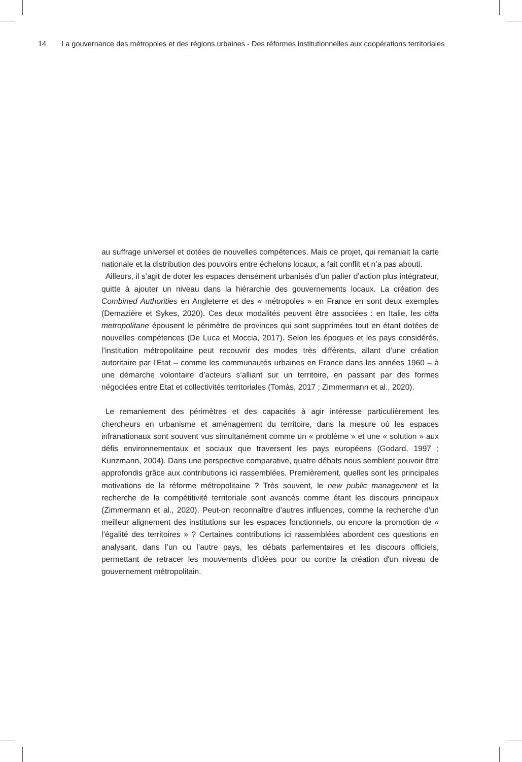14 La gouvernance des métropoles et des régions urbaines - Des réformes institutionnelles aux coopérations territoriales
au suffrage universel et dotées de nouvelles compétences. Mais ce projet, qui remaniait la carte nationale et la distribution des pouvoirs entre échelons locaux, a fait conflit et n’a pas abouti.
Ailleurs, il s’agit de doter les espaces densément urbanisés d’un palier d’action plus intégrateur, quitte à ajouter un niveau dans la hiérarchie des gouvernements locaux. La création des Combined Authorities en Angleterre et des « métropoles » en France en sont deux exemples (Demazière et Sykes, 2020). Ces deux modalités peuvent être associées : en Italie, les citta metropolitane épousent le périmètre de provinces qui sont supprimées tout en étant dotées de nouvelles compétences (De Luca et Moccia, 2017). Selon les époques et les pays considérés, l’institution métropolitaine peut recouvrir des modes très différents, allant d’une création autoritaire par l’Etat – comme les communautés urbaines en France dans les années 1960 – à une démarche volontaire d’acteurs s’alliant sur un territoire, en passant par des formes négociées entre Etat et collectivités territoriales (Tomàs, 2017 ; Zimmermann et al., 2020).
Le remaniement des périmètres et des capacités à agir intéresse particulièrement les chercheurs en urbanisme et aménagement du territoire, dans la mesure où les espaces infranationaux sont souvent vus simultanément comme un « problème » et une « solution » aux défis environnementaux et sociaux que traversent les pays européens (Godard, 1997 ; Kunzmann, 2004). Dans une perspective comparative, quatre débats nous semblent pouvoir être approfondis grâce aux contributions ici rassemblées. Premièrement, quelles sont les principales motivations de la réforme métropolitaine ? Très souvent, le new public management et la recherche de la compétitivité territoriale sont avancés comme étant les discours principaux (Zimmermann et al., 2020). Peut-on reconnaître d'autres influences, comme la recherche d'un meilleur alignement des institutions sur les espaces fonctionnels, ou encore la promotion de « l’égalité des territoires » ? Certaines contributions ici rassemblées abordent ces questions en analysant, dans l’un ou l’autre pays, les débats parlementaires et les discours officiels, permettant de retracer les mouvements d’idées pour ou contre la création d'un niveau de gouvernement métropolitain.